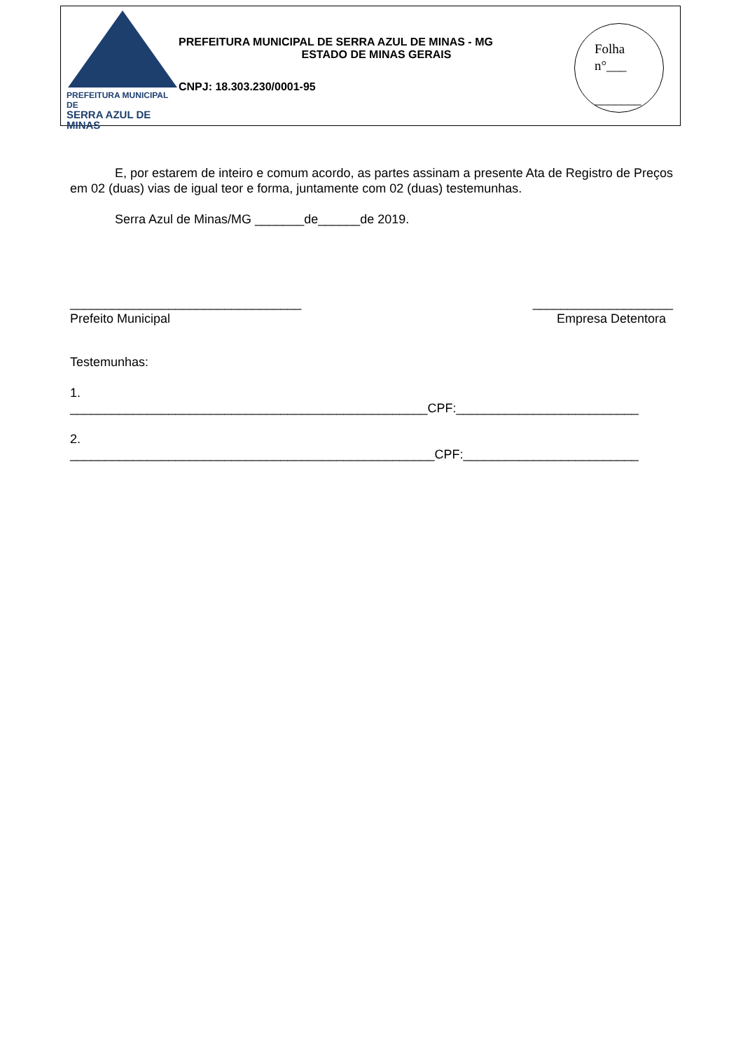PREFEITURA MUNICIPAL DE
SERRA AZUL DE MINAS
PREFEITURA MUNICIPAL DE SERRA AZUL DE MINAS - MG
ESTADO DE MINAS GERAIS
CNPJ: 18.303.230/0001-95
Folha
n°___
_______
E, por estarem de inteiro e comum acordo, as partes assinam a presente Ata de Registro de Preços em 02 (duas) vias de igual teor e forma, juntamente com 02 (duas) testemunhas.
Serra Azul de Minas/MG _______de______de 2019.
_________________________________
Prefeito Municipal
____________________
Empresa Detentora
Testemunhas:
1.
___________________________________________________CPF:__________________________
2.
____________________________________________________CPF:_________________________